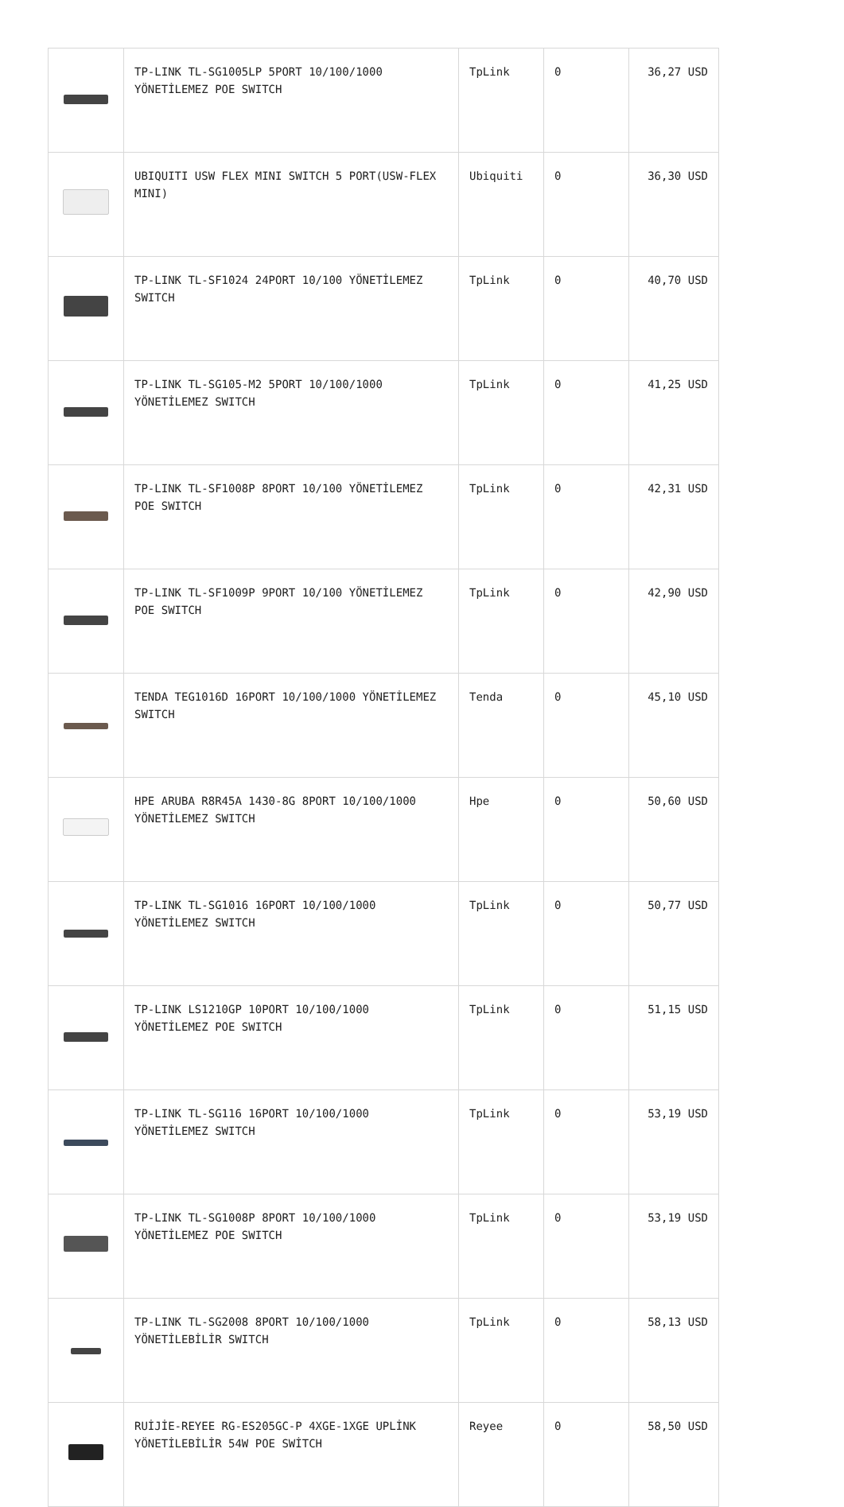| | TP-LINK TL-SG1005LP 5PORT 10/100/1000 YÖNETİLEMEZ POE SWITCH | TpLink | 0 | 36,27 USD |
| | UBIQUITI USW FLEX MINI SWITCH 5 PORT(USW-FLEX MINI) | Ubiquiti | 0 | 36,30 USD |
| | TP-LINK TL-SF1024 24PORT 10/100 YÖNETİLEMEZ SWITCH | TpLink | 0 | 40,70 USD |
| | TP-LINK TL-SG105-M2 5PORT 10/100/1000 YÖNETİLEMEZ SWITCH | TpLink | 0 | 41,25 USD |
| | TP-LINK TL-SF1008P 8PORT 10/100 YÖNETİLEMEZ POE SWITCH | TpLink | 0 | 42,31 USD |
| | TP-LINK TL-SF1009P 9PORT 10/100 YÖNETİLEMEZ POE SWITCH | TpLink | 0 | 42,90 USD |
| | TENDA TEG1016D 16PORT 10/100/1000 YÖNETİLEMEZ SWITCH | Tenda | 0 | 45,10 USD |
| | HPE ARUBA R8R45A 1430-8G 8PORT 10/100/1000 YÖNETİLEMEZ SWITCH | Hpe | 0 | 50,60 USD |
| | TP-LINK TL-SG1016 16PORT 10/100/1000 YÖNETİLEMEZ SWITCH | TpLink | 0 | 50,77 USD |
| | TP-LINK LS1210GP 10PORT 10/100/1000 YÖNETİLEMEZ POE SWITCH | TpLink | 0 | 51,15 USD |
| | TP-LINK TL-SG116 16PORT 10/100/1000 YÖNETİLEMEZ SWITCH | TpLink | 0 | 53,19 USD |
| | TP-LINK TL-SG1008P 8PORT 10/100/1000 YÖNETİLEMEZ POE SWITCH | TpLink | 0 | 53,19 USD |
| | TP-LINK TL-SG2008 8PORT 10/100/1000 YÖNETİLEBİLİR SWITCH | TpLink | 0 | 58,13 USD |
| | RUİJİE-REYEE RG-ES205GC-P 4XGE-1XGE UPLİNK YÖNETİLEBİLİR 54W POE SWİTCH | Reyee | 0 | 58,50 USD |